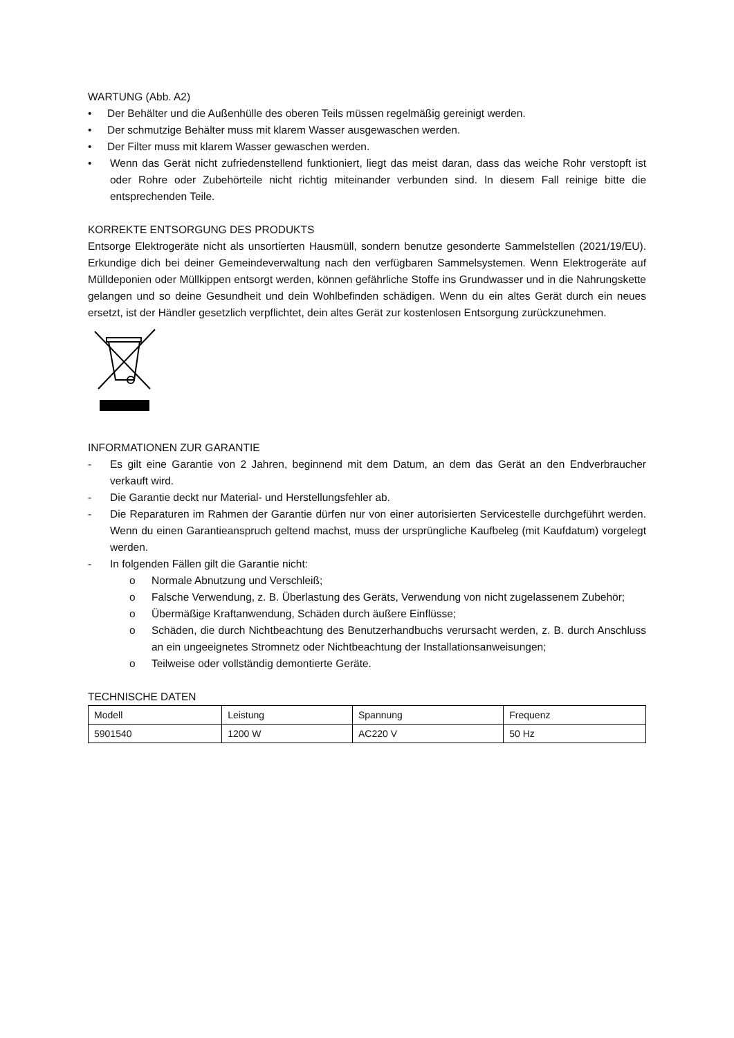WARTUNG (Abb. A2)
• Der Behälter und die Außenhülle des oberen Teils müssen regelmäßig gereinigt werden.
• Der schmutzige Behälter muss mit klarem Wasser ausgewaschen werden.
• Der Filter muss mit klarem Wasser gewaschen werden.
• Wenn das Gerät nicht zufriedenstellend funktioniert, liegt das meist daran, dass das weiche Rohr verstopft ist oder Rohre oder Zubehörteile nicht richtig miteinander verbunden sind. In diesem Fall reinige bitte die entsprechenden Teile.
KORREKTE ENTSORGUNG DES PRODUKTS
Entsorge Elektrogeräte nicht als unsortierten Hausmüll, sondern benutze gesonderte Sammelstellen (2021/19/EU). Erkundige dich bei deiner Gemeindeverwaltung nach den verfügbaren Sammelsystemen. Wenn Elektrogeräte auf Mülldeponien oder Müllkippen entsorgt werden, können gefährliche Stoffe ins Grundwasser und in die Nahrungskette gelangen und so deine Gesundheit und dein Wohlbefinden schädigen. Wenn du ein altes Gerät durch ein neues ersetzt, ist der Händler gesetzlich verpflichtet, dein altes Gerät zur kostenlosen Entsorgung zurückzunehmen.
INFORMATIONEN ZUR GARANTIE
- Es gilt eine Garantie von 2 Jahren, beginnend mit dem Datum, an dem das Gerät an den Endverbraucher verkauft wird.
- Die Garantie deckt nur Material- und Herstellungsfehler ab.
- Die Reparaturen im Rahmen der Garantie dürfen nur von einer autorisierten Servicestelle durchgeführt werden. Wenn du einen Garantieanspruch geltend machst, muss der ursprüngliche Kaufbeleg (mit Kaufdatum) vorgelegt werden.
- In folgenden Fällen gilt die Garantie nicht:
o Normale Abnutzung und Verschleiß;
o Falsche Verwendung, z. B. Überlastung des Geräts, Verwendung von nicht zugelassenem Zubehör;
o Übermäßige Kraftanwendung, Schäden durch äußere Einflüsse;
o Schäden, die durch Nichtbeachtung des Benutzerhandbuchs verursacht werden, z. B. durch Anschluss an ein ungeeignetes Stromnetz oder Nichtbeachtung der Installationsanweisungen;
o Teilweise oder vollständig demontierte Geräte.
TECHNISCHE DATEN
| Modell | Leistung | Spannung | Frequenz |
| 5901540 | 1200 W | AC220 V | 50 Hz |